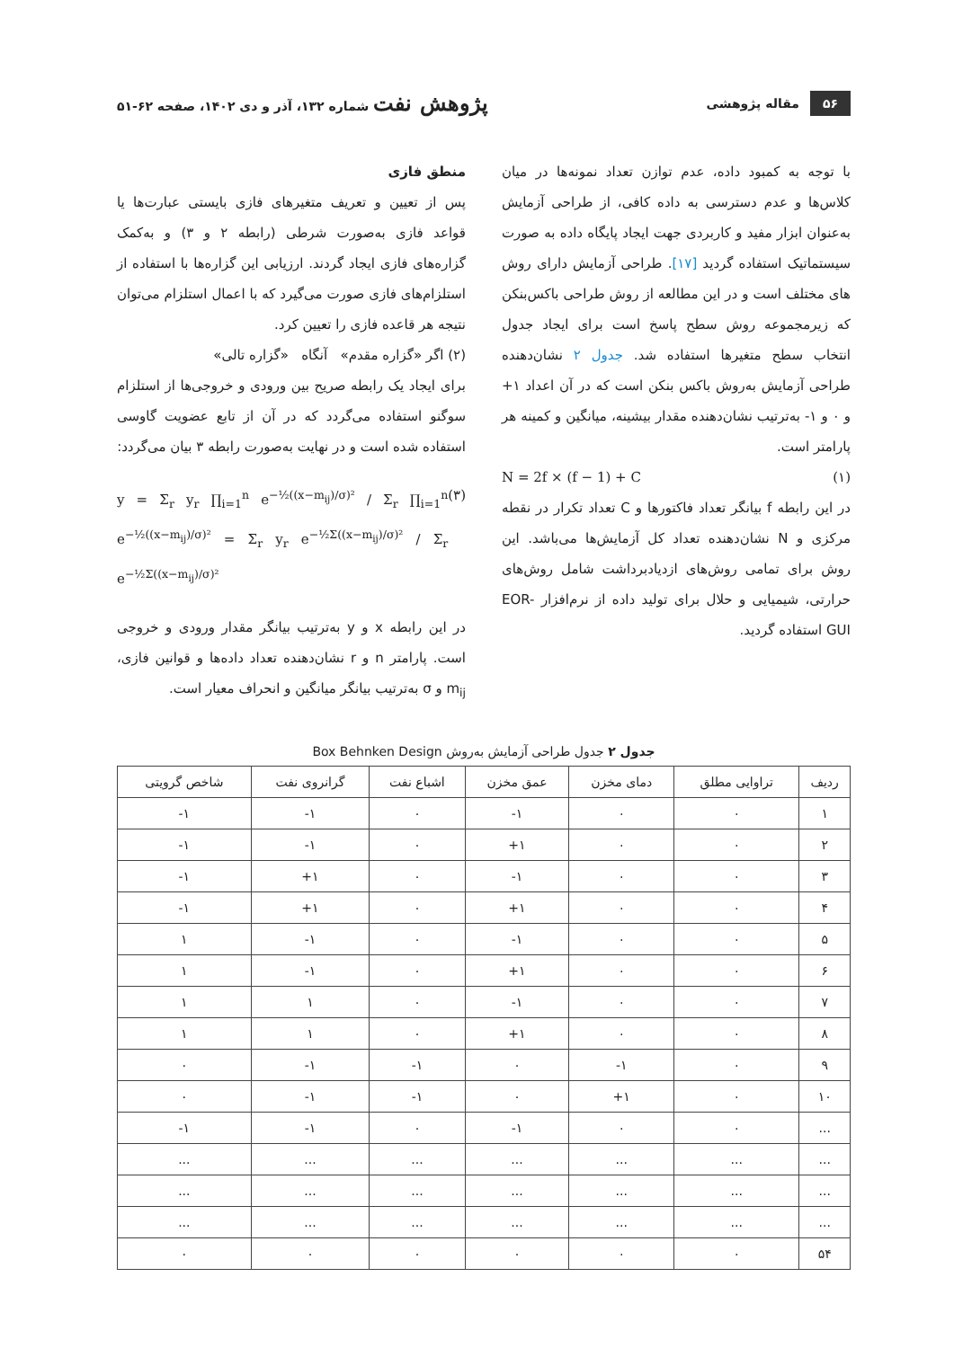۵۶ مقاله پژوهشی
پژوهش نفت شماره ۱۳۲، آذر و دی ۱۴۰۲، صفحه ۶۲-۵۱
با توجه به کمبود داده، عدم توازن تعداد نمونه‌ها در میان کلاس‌ها و عدم دسترسی به داده کافی، از طراحی آزمایش به‌عنوان ابزار مفید و کاربردی جهت ایجاد پایگاه داده به صورت سیستماتیک استفاده گردید [۱۷]. طراحی آزمایش دارای روش های مختلف است و در این مطالعه از روش طراحی باکس‌بنکن که زیرمجموعه روش سطح پاسخ است برای ایجاد جدول انتخاب سطح متغیرها استفاده شد. جدول ۲ نشان‌دهنده طراحی آزمایش به‌روش باکس بنکن است که در آن اعداد ۱+ و ۰ و ۱- به‌ترتیب نشان‌دهنده مقدار بیشینه، میانگین و کمینه هر پارامتر است.
N = 2f × (f − 1) + C (۱)
در این رابطه f بیانگر تعداد فاکتورها و C تعداد تکرار در نقطه مرکزی و N نشان‌دهنده تعداد کل آزمایش‌ها می‌باشد. این روش برای تمامی روش‌های ازدیادبرداشت شامل روش‌های حرارتی، شیمیایی و حلال برای تولید داده از نرم‌افزار EOR-GUI استفاده گردید.
منطق فازی
پس از تعیین و تعریف متغیرهای فازی بایستی عبارت‌ها یا قواعد فازی به‌صورت شرطی (رابطه ۲ و ۳) و به‌کمک گزاره‌های فازی ایجاد گردند. ارزیابی این گزاره‌ها با استفاده از استلزام‌های فازی صورت می‌گیرد که با اعمال استلزام می‌توان نتیجه هر قاعده فازی را تعیین کرد.
(۲) اگر «گزاره مقدم» آنگاه «گزاره تالی»
برای ایجاد یک رابطه صریح بین ورودی و خروجی‌ها از استلزام سوگنو استفاده می‌گردد که در آن از تابع عضویت گاوسی استفاده شده است و در نهایت به‌صورت رابطه ۳ بیان می‌گردد:
y = Σ<sub>r</sub> y<sub>r</sub> ∏<sub>i=1</sub><sup>n</sup> e<sup>−½((x−m<sub>ij</sub>)/σ)²</sup> / Σ<sub>r</sub> ∏<sub>i=1</sub><sup>n</sup> e<sup>−½((x−m<sub>ij</sub>)/σ)²</sup> = Σ<sub>r</sub> y<sub>r</sub> e<sup>−½Σ((x−m<sub>ij</sub>)/σ)²</sup> / Σ<sub>r</sub> e<sup>−½Σ((x−m<sub>ij</sub>)/σ)²</sup> (۳)
در این رابطه x و y به‌ترتیب بیانگر مقدار ورودی و خروجی است. پارامتر n و r نشان‌دهنده تعداد داده‌ها و قوانین فازی، m<sub>ij</sub> و σ به‌ترتیب بیانگر میانگین و انحراف معیار است.
جدول ۲ جدول طراحی آزمایش به‌روش Box Behnken Design
| ردیف | تراوایی مطلق | دمای مخزن | عمق مخزن | اشباع نفت | گرانروی نفت | شاخص گرویتی |
| --- | --- | --- | --- | --- | --- | --- |
| ۱ | ۰ | ۰ | ۱- | ۰ | ۱- | ۱- |
| ۲ | ۰ | ۰ | ۱+ | ۰ | ۱- | ۱- |
| ۳ | ۰ | ۰ | ۱- | ۰ | ۱+ | ۱- |
| ۴ | ۰ | ۰ | ۱+ | ۰ | ۱+ | ۱- |
| ۵ | ۰ | ۰ | ۱- | ۰ | ۱- | ۱ |
| ۶ | ۰ | ۰ | ۱+ | ۰ | ۱- | ۱ |
| ۷ | ۰ | ۰ | ۱- | ۰ | ۱ | ۱ |
| ۸ | ۰ | ۰ | ۱+ | ۰ | ۱ | ۱ |
| ۹ | ۰ | ۱- | ۰ | ۱- | ۱- | ۰ |
| ۱۰ | ۰ | ۱+ | ۰ | ۱- | ۱- | ۰ |
| ... | ۰ | ۰ | ۱- | ۰ | ۱- | ۱- |
| ... | ... | ... | ... | ... | ... | ... |
| ... | ... | ... | ... | ... | ... | ... |
| ... | ... | ... | ... | ... | ... | ... |
| ۵۴ | ۰ | ۰ | ۰ | ۰ | ۰ | ۰ |